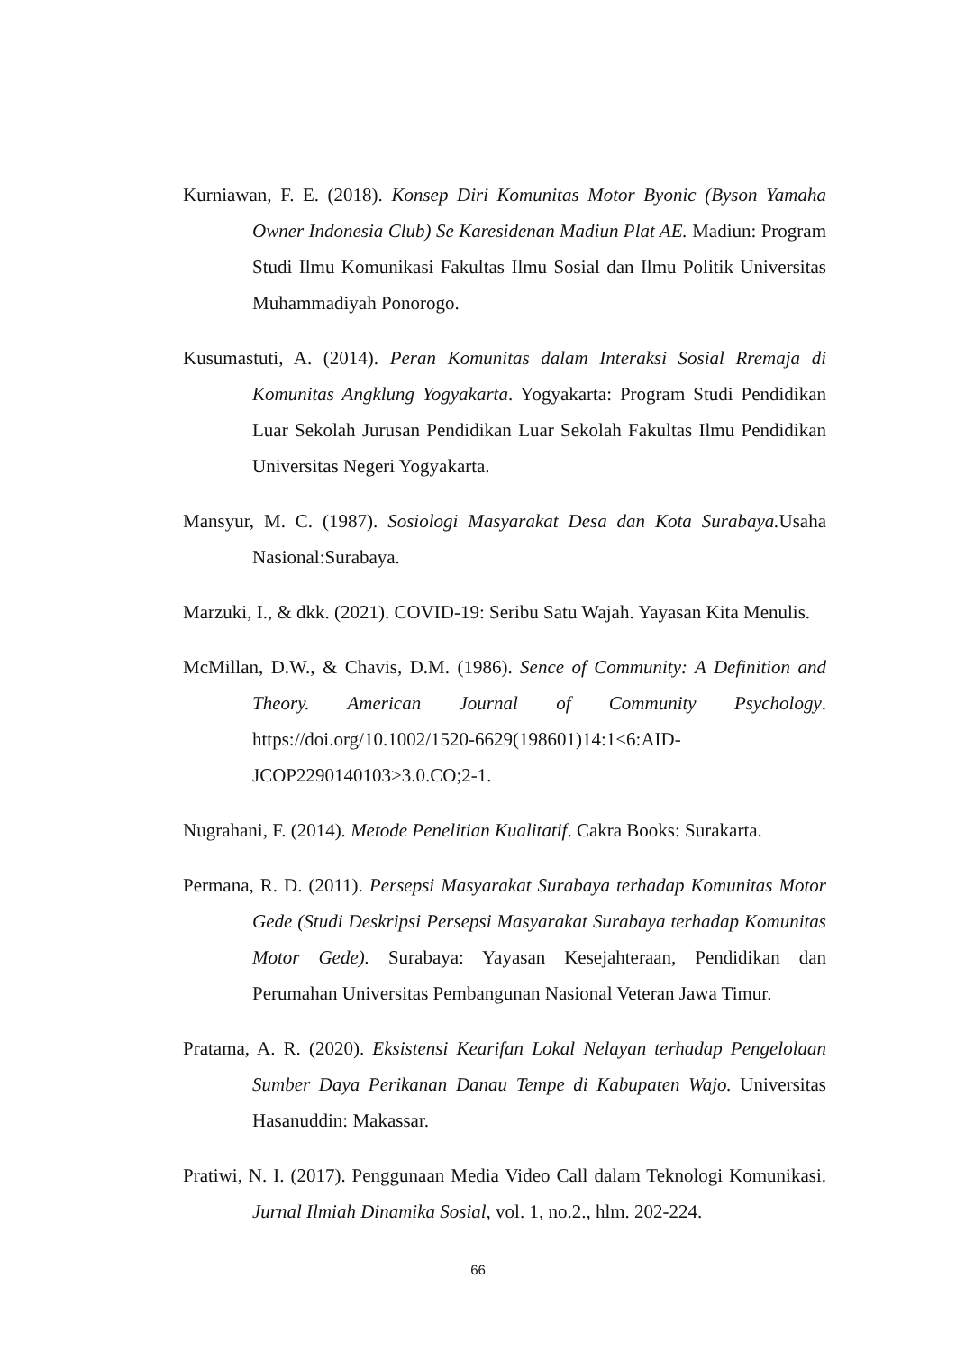Kurniawan, F. E. (2018). Konsep Diri Komunitas Motor Byonic (Byson Yamaha Owner Indonesia Club) Se Karesidenan Madiun Plat AE. Madiun: Program Studi Ilmu Komunikasi Fakultas Ilmu Sosial dan Ilmu Politik Universitas Muhammadiyah Ponorogo.
Kusumastuti, A. (2014). Peran Komunitas dalam Interaksi Sosial Rremaja di Komunitas Angklung Yogyakarta. Yogyakarta: Program Studi Pendidikan Luar Sekolah Jurusan Pendidikan Luar Sekolah Fakultas Ilmu Pendidikan Universitas Negeri Yogyakarta.
Mansyur, M. C. (1987). Sosiologi Masyarakat Desa dan Kota Surabaya. Usaha Nasional:Surabaya.
Marzuki, I., & dkk. (2021). COVID-19: Seribu Satu Wajah. Yayasan Kita Menulis.
McMillan, D.W., & Chavis, D.M. (1986). Sence of Community: A Definition and Theory. American Journal of Community Psychology. https://doi.org/10.1002/1520-6629(198601)14:1<6:AID-JCOP2290140103>3.0.CO;2-1.
Nugrahani, F. (2014). Metode Penelitian Kualitatif. Cakra Books: Surakarta.
Permana, R. D. (2011). Persepsi Masyarakat Surabaya terhadap Komunitas Motor Gede (Studi Deskripsi Persepsi Masyarakat Surabaya terhadap Komunitas Motor Gede). Surabaya: Yayasan Kesejahteraan, Pendidikan dan Perumahan Universitas Pembangunan Nasional Veteran Jawa Timur.
Pratama, A. R. (2020). Eksistensi Kearifan Lokal Nelayan terhadap Pengelolaan Sumber Daya Perikanan Danau Tempe di Kabupaten Wajo. Universitas Hasanuddin: Makassar.
Pratiwi, N. I. (2017). Penggunaan Media Video Call dalam Teknologi Komunikasi. Jurnal Ilmiah Dinamika Sosial, vol. 1, no.2., hlm. 202-224.
66